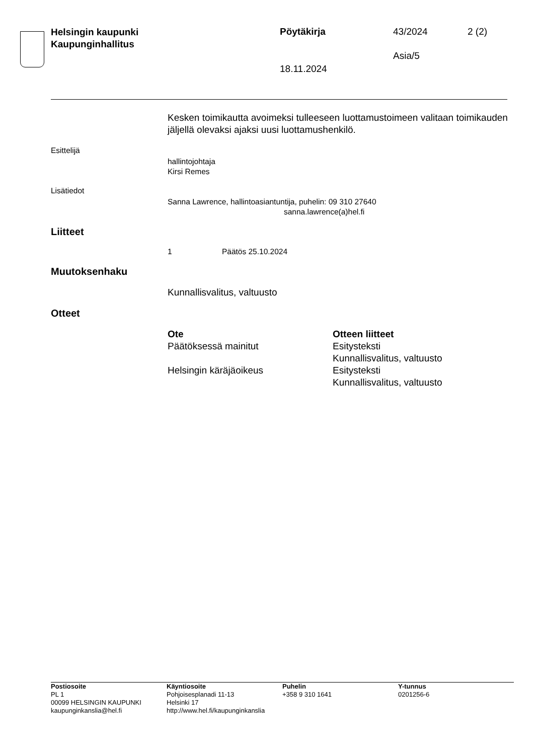Helsingin kaupunki
Kaupunginhallitus
Pöytäkirja 43/2024 2 (2)
Asia/5
18.11.2024
Kesken toimikautta avoimeksi tulleeseen luottamustoimeen valitaan toimikauden jäljellä olevaksi ajaksi uusi luottamushenkilö.
Esittelijä
hallintojohtaja
Kirsi Remes
Lisätiedot
Sanna Lawrence, hallintoasiantuntija, puhelin: 09 310 27640
sanna.lawrence(a)hel.fi
Liitteet
1 Päätös 25.10.2024
Muutoksenhaku
Kunnallisvalitus, valtuusto
Otteet
Ote Otteen liitteet
Päätöksessä mainitut
Esitysteksti
Kunnallisvalitus, valtuusto
Helsingin käräjäoikeus
Esitysteksti
Kunnallisvalitus, valtuusto
Postiosoite
PL 1
00099 HELSINGIN KAUPUNKI
kaupunginkanslia@hel.fi
Käyntiosoite
Pohjoisesplanadi 11-13
Helsinki 17
http://www.hel.fi/kaupunginkanslia
Puhelin
+358 9 310 1641
Y-tunnus
0201256-6